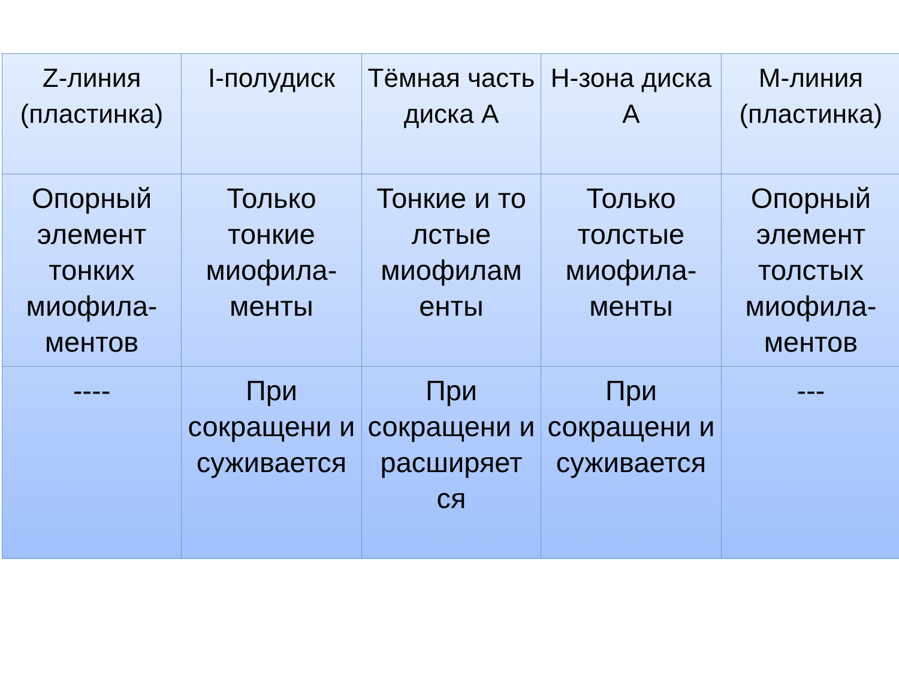| Z-линия (пластинка) | I-полудиск | Тёмная часть диска А | H-зона диска А | M-линия (пластинка) |
| Опорный элемент тонких миофила-ментов | Только тонкие миофила-менты | Тонкие и то лстые миофилам енты | Только толстые миофила-менты | Опорный элемент толстых миофила-ментов |
| ---- | При сокращени и суживается | При сокращени и расширяет ся | При сокращени и суживается | --- |